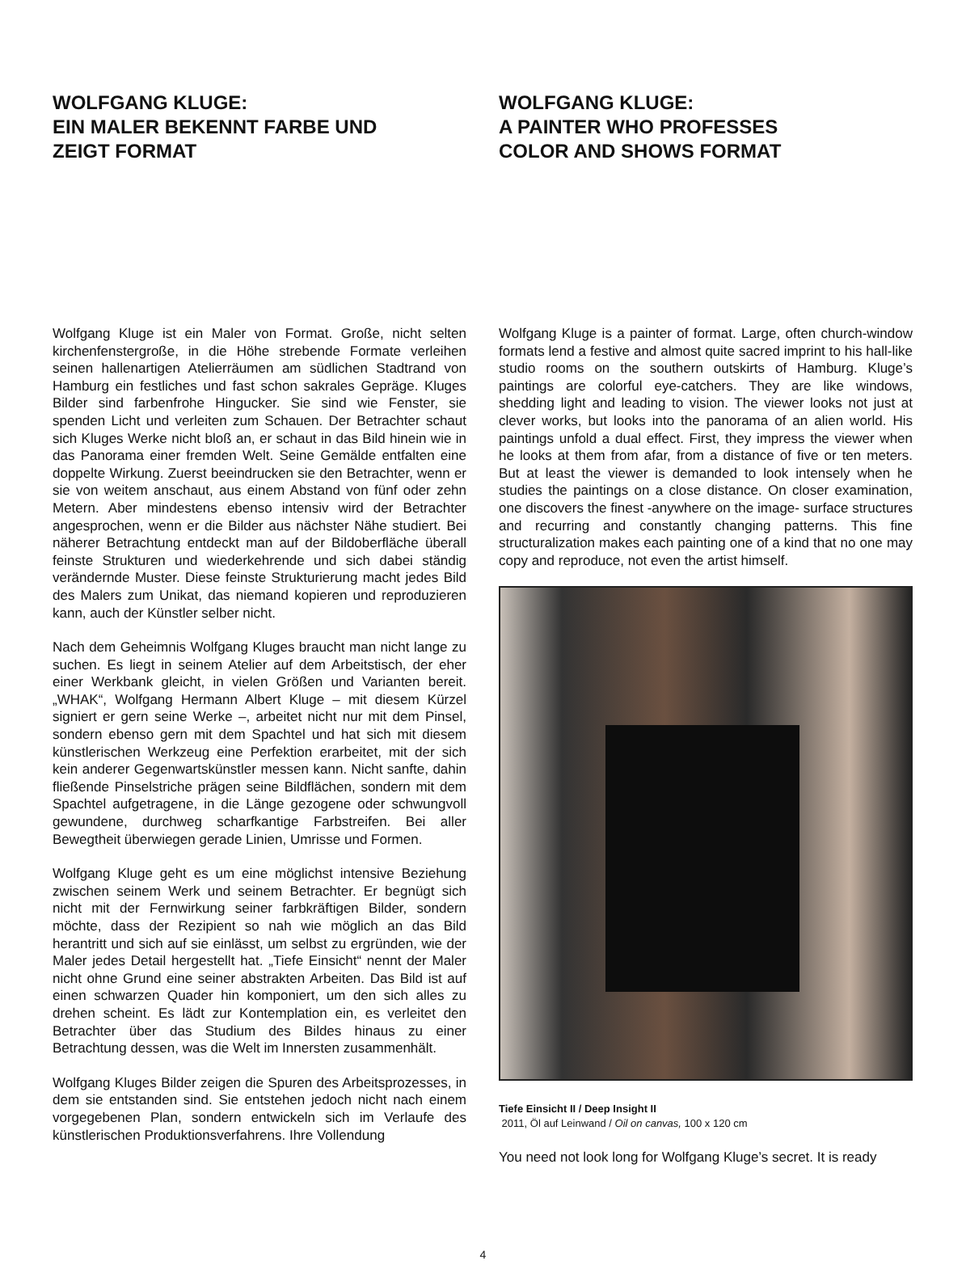WOLFGANG KLUGE:
EIN MALER BEKENNT FARBE UND
ZEIGT FORMAT
Wolfgang Kluge ist ein Maler von Format. Große, nicht selten kirchenfenstergroße, in die Höhe strebende Formate verleihen seinen hallenartigen Atelierräumen am südlichen Stadtrand von Hamburg ein festliches und fast schon sakrales Gepräge. Kluges Bilder sind farbenfrohe Hingucker. Sie sind wie Fenster, sie spenden Licht und verleiten zum Schauen. Der Betrachter schaut sich Kluges Werke nicht bloß an, er schaut in das Bild hinein wie in das Panorama einer fremden Welt. Seine Gemälde entfalten eine doppelte Wirkung. Zuerst beeindrucken sie den Betrachter, wenn er sie von weitem anschaut, aus einem Abstand von fünf oder zehn Metern. Aber mindestens ebenso intensiv wird der Betrachter angesprochen, wenn er die Bilder aus nächster Nähe studiert. Bei näherer Betrachtung entdeckt man auf der Bildoberfläche überall feinste Strukturen und wiederkehrende und sich dabei ständig verändernde Muster. Diese feinste Strukturierung macht jedes Bild des Malers zum Unikat, das niemand kopieren und reproduzieren kann, auch der Künstler selber nicht.
Nach dem Geheimnis Wolfgang Kluges braucht man nicht lange zu suchen. Es liegt in seinem Atelier auf dem Arbeitstisch, der eher einer Werkbank gleicht, in vielen Größen und Varianten bereit. „WHAK“, Wolfgang Hermann Albert Kluge – mit diesem Kürzel signiert er gern seine Werke –, arbeitet nicht nur mit dem Pinsel, sondern ebenso gern mit dem Spachtel und hat sich mit diesem künstlerischen Werkzeug eine Perfektion erarbeitet, mit der sich kein anderer Gegenwartskünstler messen kann. Nicht sanfte, dahin fließende Pinselstriche prägen seine Bildflächen, sondern mit dem Spachtel aufgetragene, in die Länge gezogene oder schwungvoll gewundene, durchweg scharfkantige Farbstreifen. Bei aller Bewegtheit überwiegen gerade Linien, Umrisse und Formen.
Wolfgang Kluge geht es um eine möglichst intensive Beziehung zwischen seinem Werk und seinem Betrachter. Er begnügt sich nicht mit der Fernwirkung seiner farbkräftigen Bilder, sondern möchte, dass der Rezipient so nah wie möglich an das Bild herantritt und sich auf sie einlässt, um selbst zu ergründen, wie der Maler jedes Detail hergestellt hat. „Tiefe Einsicht“ nennt der Maler nicht ohne Grund eine seiner abstrakten Arbeiten. Das Bild ist auf einen schwarzen Quader hin komponiert, um den sich alles zu drehen scheint. Es lädt zur Kontemplation ein, es verleitet den Betrachter über das Studium des Bildes hinaus zu einer Betrachtung dessen, was die Welt im Innersten zusammenhält.
Wolfgang Kluges Bilder zeigen die Spuren des Arbeitsprozesses, in dem sie entstanden sind. Sie entstehen jedoch nicht nach einem vorgegebenen Plan, sondern entwickeln sich im Verlaufe des künstlerischen Produktionsverfahrens. Ihre Vollendung
WOLFGANG KLUGE:
A PAINTER WHO PROFESSES
COLOR AND SHOWS FORMAT
Wolfgang Kluge is a painter of format. Large, often church-window formats lend a festive and almost quite sacred imprint to his hall-like studio rooms on the southern outskirts of Hamburg. Kluge’s paintings are colorful eye-catchers. They are like windows, shedding light and leading to vision. The viewer looks not just at clever works, but looks into the panorama of an alien world. His paintings unfold a dual effect. First, they impress the viewer when he looks at them from afar, from a distance of five or ten meters. But at least the viewer is demanded to look intensely when he studies the paintings on a close distance. On closer examination, one discovers the finest -anywhere on the image- surface structures and recurring and constantly changing patterns. This fine structuralization makes each painting one of a kind that no one may copy and reproduce, not even the artist himself.
Tiefe Einsicht II / Deep Insight II
2011, Öl auf Leinwand / Oil on canvas, 100 x 120 cm
You need not look long for Wolfgang Kluge’s secret. It is ready
4